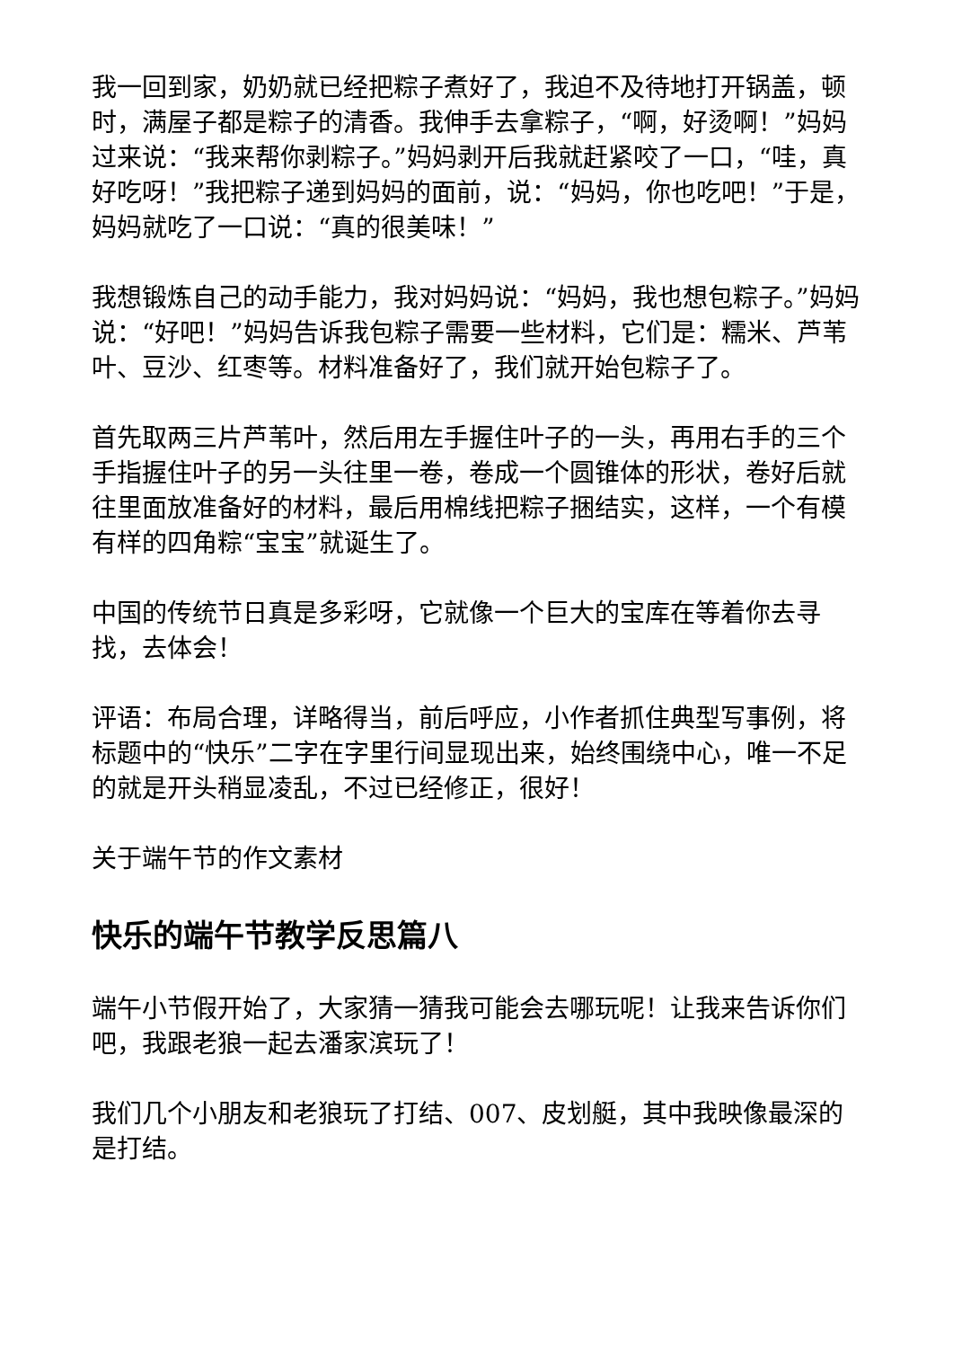我一回到家，奶奶就已经把粽子煮好了，我迫不及待地打开锅盖，顿时，满屋子都是粽子的清香。我伸手去拿粽子，“啊，好烫啊！”妈妈过来说：“我来帮你剥粽子。”妈妈剥开后我就赶紧咬了一口，“哇，真好吃呀！”我把粽子递到妈妈的面前，说：“妈妈，你也吃吧！”于是，妈妈就吃了一口说：“真的很美味！”
我想锻炼自己的动手能力，我对妈妈说：“妈妈，我也想包粽子。”妈妈说：“好吧！”妈妈告诉我包粽子需要一些材料，它们是：糯米、芦苇叶、豆沙、红枣等。材料准备好了，我们就开始包粽子了。
首先取两三片芦苇叶，然后用左手握住叶子的一头，再用右手的三个手指握住叶子的另一头往里一卷，卷成一个圆锥体的形状，卷好后就往里面放准备好的材料，最后用棉线把粽子捆结实，这样，一个有模有样的四角粽“宝宝”就诞生了。
中国的传统节日真是多彩呀，它就像一个巨大的宝库在等着你去寻找，去体会！
评语：布局合理，详略得当，前后呼应，小作者抓住典型写事例，将标题中的“快乐”二字在字里行间显现出来，始终围绕中心，唯一不足的就是开头稍显凌乱，不过已经修正，很好！
关于端午节的作文素材
快乐的端午节教学反思篇八
端午小节假开始了，大家猜一猜我可能会去哪玩呢！让我来告诉你们吧，我跟老狼一起去潘家滨玩了！
我们几个小朋友和老狼玩了打结、007、皮划艇，其中我映像最深的是打结。